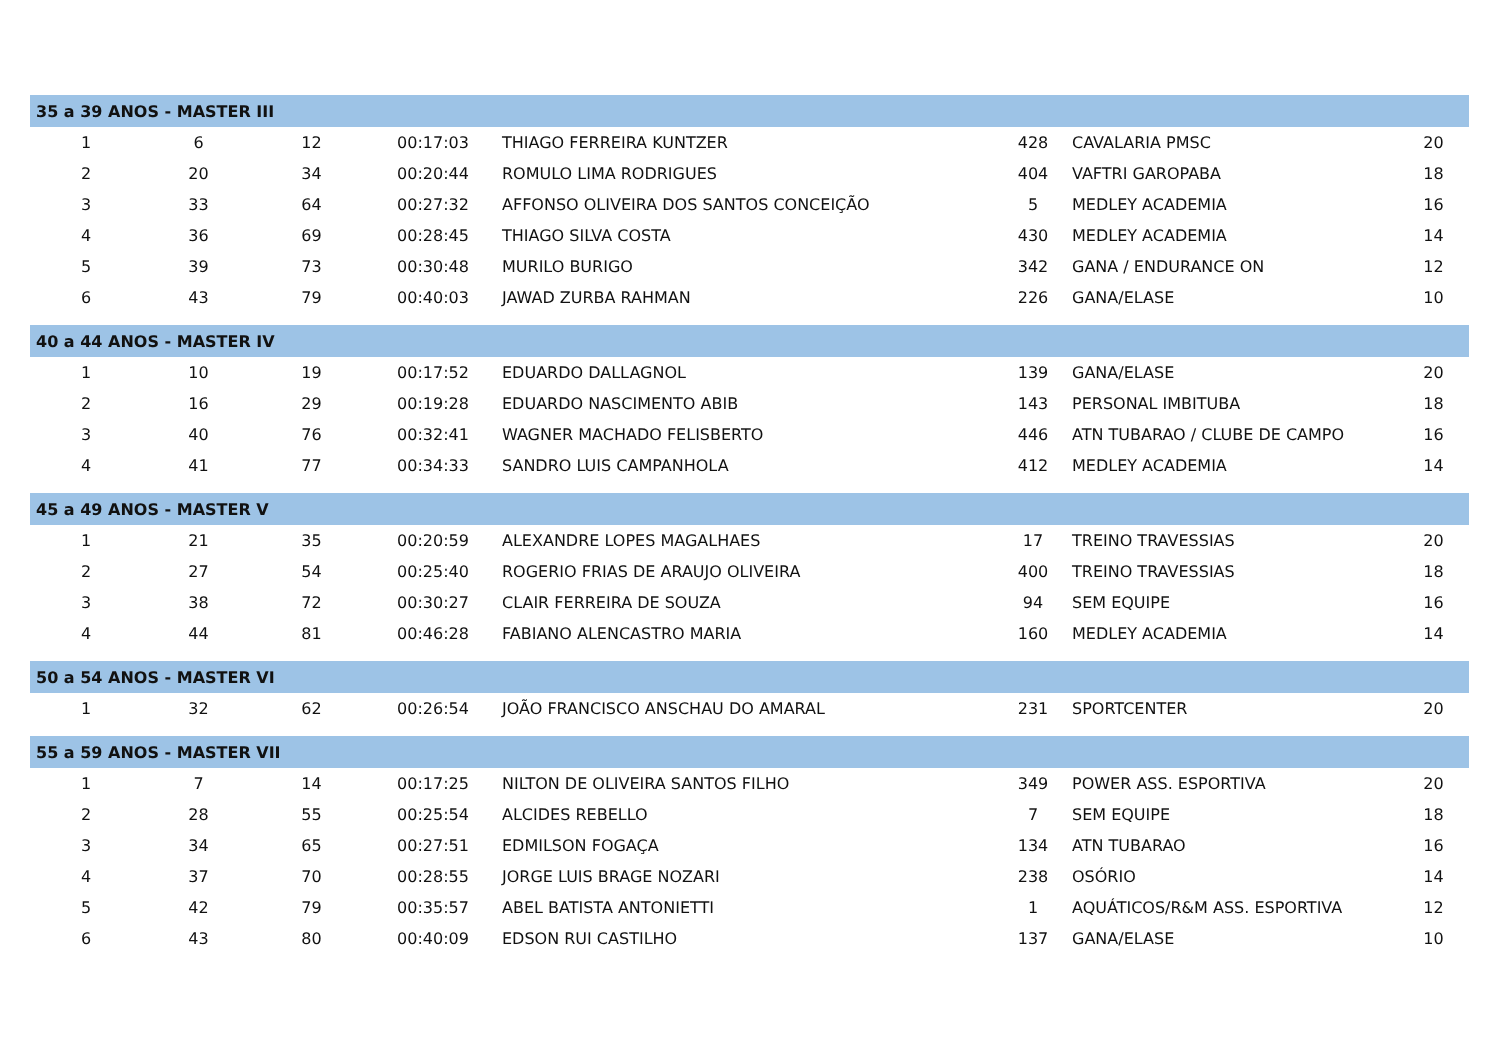| 35 a 39 ANOS - MASTER III | | | | | | | |
| 1 | 6 | 12 | 00:17:03 | THIAGO FERREIRA KUNTZER | 428 | CAVALARIA PMSC | 20 |
| 2 | 20 | 34 | 00:20:44 | ROMULO LIMA RODRIGUES | 404 | VAFTRI GAROPABA | 18 |
| 3 | 33 | 64 | 00:27:32 | AFFONSO OLIVEIRA DOS SANTOS CONCEIÇÃO | 5 | MEDLEY ACADEMIA | 16 |
| 4 | 36 | 69 | 00:28:45 | THIAGO SILVA COSTA | 430 | MEDLEY ACADEMIA | 14 |
| 5 | 39 | 73 | 00:30:48 | MURILO BURIGO | 342 | GANA / ENDURANCE ON | 12 |
| 6 | 43 | 79 | 00:40:03 | JAWAD ZURBA RAHMAN | 226 | GANA/ELASE | 10 |
| 40 a 44 ANOS - MASTER IV | | | | | | | |
| 1 | 10 | 19 | 00:17:52 | EDUARDO DALLAGNOL | 139 | GANA/ELASE | 20 |
| 2 | 16 | 29 | 00:19:28 | EDUARDO NASCIMENTO ABIB | 143 | PERSONAL IMBITUBA | 18 |
| 3 | 40 | 76 | 00:32:41 | WAGNER MACHADO FELISBERTO | 446 | ATN TUBARAO / CLUBE DE CAMPO | 16 |
| 4 | 41 | 77 | 00:34:33 | SANDRO LUIS CAMPANHOLA | 412 | MEDLEY ACADEMIA | 14 |
| 45 a 49 ANOS - MASTER V | | | | | | | |
| 1 | 21 | 35 | 00:20:59 | ALEXANDRE LOPES MAGALHAES | 17 | TREINO TRAVESSIAS | 20 |
| 2 | 27 | 54 | 00:25:40 | ROGERIO FRIAS DE ARAUJO OLIVEIRA | 400 | TREINO TRAVESSIAS | 18 |
| 3 | 38 | 72 | 00:30:27 | CLAIR FERREIRA DE SOUZA | 94 | SEM EQUIPE | 16 |
| 4 | 44 | 81 | 00:46:28 | FABIANO ALENCASTRO MARIA | 160 | MEDLEY ACADEMIA | 14 |
| 50 a 54 ANOS - MASTER VI | | | | | | | |
| 1 | 32 | 62 | 00:26:54 | JOÃO FRANCISCO ANSCHAU DO AMARAL | 231 | SPORTCENTER | 20 |
| 55 a 59 ANOS - MASTER VII | | | | | | | |
| 1 | 7 | 14 | 00:17:25 | NILTON DE OLIVEIRA SANTOS FILHO | 349 | POWER ASS. ESPORTIVA | 20 |
| 2 | 28 | 55 | 00:25:54 | ALCIDES REBELLO | 7 | SEM EQUIPE | 18 |
| 3 | 34 | 65 | 00:27:51 | EDMILSON FOGAÇA | 134 | ATN TUBARAO | 16 |
| 4 | 37 | 70 | 00:28:55 | JORGE LUIS BRAGE NOZARI | 238 | OSÓRIO | 14 |
| 5 | 42 | 79 | 00:35:57 | ABEL BATISTA ANTONIETTI | 1 | AQUÁTICOS/R&M ASS. ESPORTIVA | 12 |
| 6 | 43 | 80 | 00:40:09 | EDSON RUI CASTILHO | 137 | GANA/ELASE | 10 |